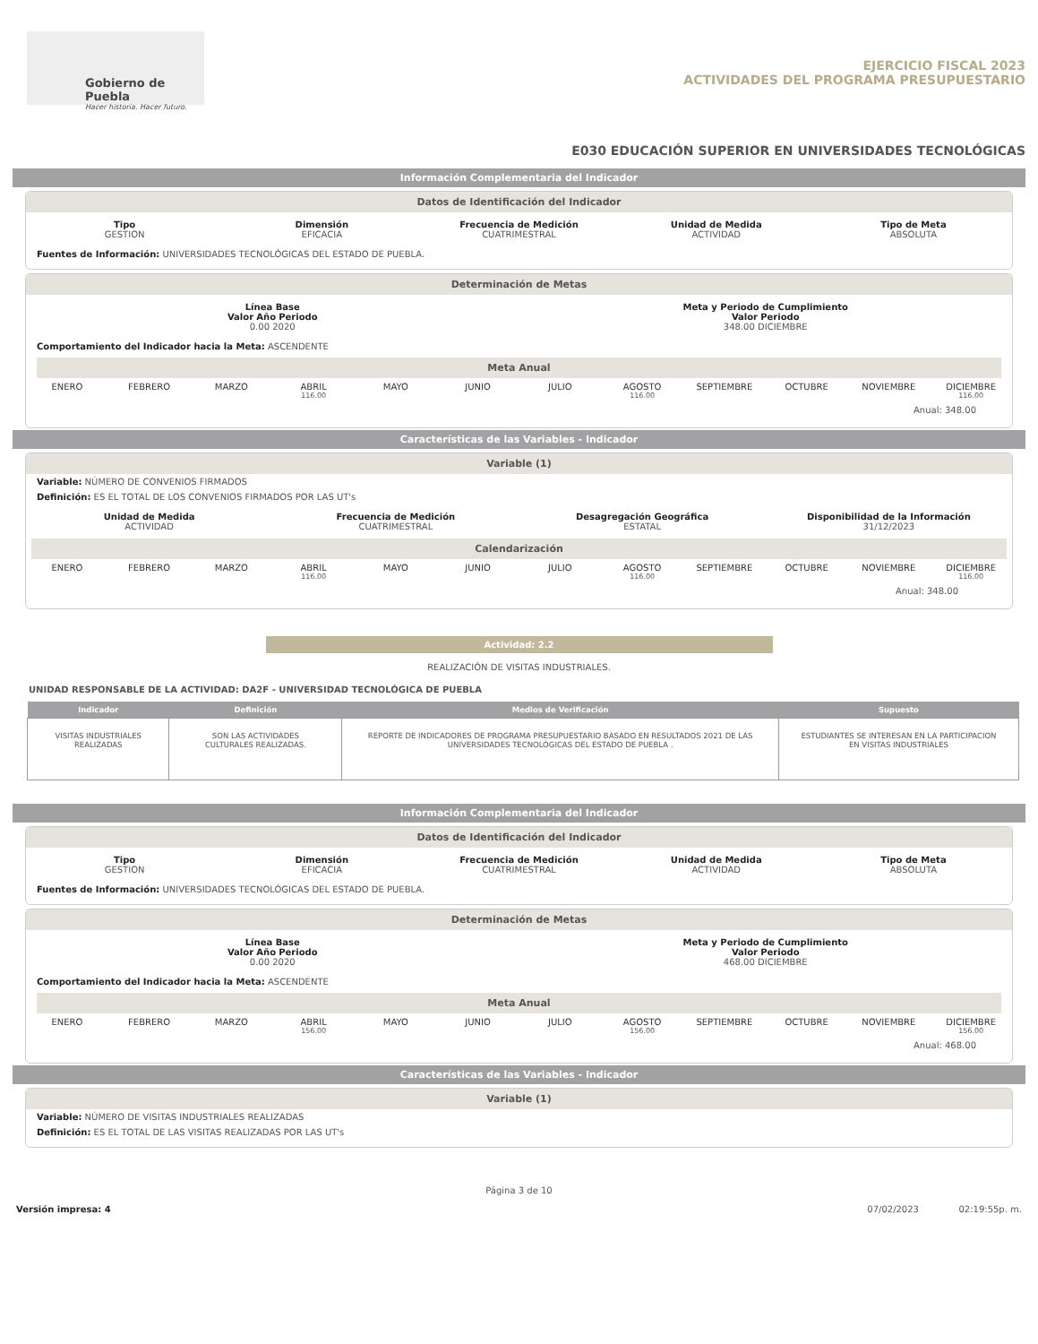Gobierno de Puebla
Hacer historia. Hacer futuro.
EJERCICIO FISCAL 2023
ACTIVIDADES DEL PROGRAMA PRESUPUESTARIO
E030 EDUCACIÓN SUPERIOR EN UNIVERSIDADES TECNOLÓGICAS
Información Complementaria del Indicador
Datos de Identificación del Indicador
Tipo
GESTION
Dimensión
EFICACIA
Frecuencia de Medición
CUATRIMESTRAL
Unidad de Medida
ACTIVIDAD
Tipo de Meta
ABSOLUTA
Fuentes de Información: UNIVERSIDADES TECNOLÓGICAS DEL ESTADO DE PUEBLA.
Determinación de Metas
Línea Base
Valor Año Periodo
0.00 2020
Meta y Periodo de Cumplimiento
Valor Periodo
348.00 DICIEMBRE
Comportamiento del Indicador hacia la Meta: ASCENDENTE
Meta Anual
ENERO FEBRERO MARZO ABRIL MAYO JUNIO JULIO AGOSTO SEPTIEMBRE OCTUBRE NOVIEMBRE DICIEMBRE
116.00 116.00 116.00
Anual: 348.00
Características de las Variables - Indicador
Variable (1)
Variable: NÚMERO DE CONVENIOS FIRMADOS
Definición: ES EL TOTAL DE LOS CONVENIOS FIRMADOS POR LAS UT's
Unidad de Medida
ACTIVIDAD
Frecuencia de Medición
CUATRIMESTRAL
Desagregación Geográfica
ESTATAL
Disponibilidad de la Información
31/12/2023
Calendarización
ENERO FEBRERO MARZO ABRIL MAYO JUNIO JULIO AGOSTO SEPTIEMBRE OCTUBRE NOVIEMBRE DICIEMBRE
116.00 116.00 116.00
Anual: 348.00
Actividad: 2.2
REALIZACIÓN DE VISITAS INDUSTRIALES.
UNIDAD RESPONSABLE DE LA ACTIVIDAD: DA2F - UNIVERSIDAD TECNOLÓGICA DE PUEBLA
| Indicador | Definición | Medios de Verificación | Supuesto |
| --- | --- | --- | --- |
| VISITAS INDUSTRIALES REALIZADAS | SON LAS ACTIVIDADES CULTURALES REALIZADAS. | REPORTE DE INDICADORES DE PROGRAMA PRESUPUESTARIO BASADO EN RESULTADOS 2021 DE LAS UNIVERSIDADES TECNOLÓGICAS DEL ESTADO DE PUEBLA . | ESTUDIANTES SE INTERESAN EN LA PARTICIPACION EN VISITAS INDUSTRIALES |
Información Complementaria del Indicador
Datos de Identificación del Indicador
Tipo
GESTION
Dimensión
EFICACIA
Frecuencia de Medición
CUATRIMESTRAL
Unidad de Medida
ACTIVIDAD
Tipo de Meta
ABSOLUTA
Fuentes de Información: UNIVERSIDADES TECNOLÓGICAS DEL ESTADO DE PUEBLA.
Determinación de Metas
Línea Base
Valor Año Periodo
0.00 2020
Meta y Periodo de Cumplimiento
Valor Periodo
468.00 DICIEMBRE
Comportamiento del Indicador hacia la Meta: ASCENDENTE
Meta Anual
ENERO FEBRERO MARZO ABRIL MAYO JUNIO JULIO AGOSTO SEPTIEMBRE OCTUBRE NOVIEMBRE DICIEMBRE
156.00 156.00 156.00
Anual: 468.00
Características de las Variables - Indicador
Variable (1)
Variable: NÚMERO DE VISITAS INDUSTRIALES REALIZADAS
Definición: ES EL TOTAL DE LAS VISITAS REALIZADAS POR LAS UT's
Página 3 de 10
Versión impresa: 4 07/02/2023 02:19:55p. m.